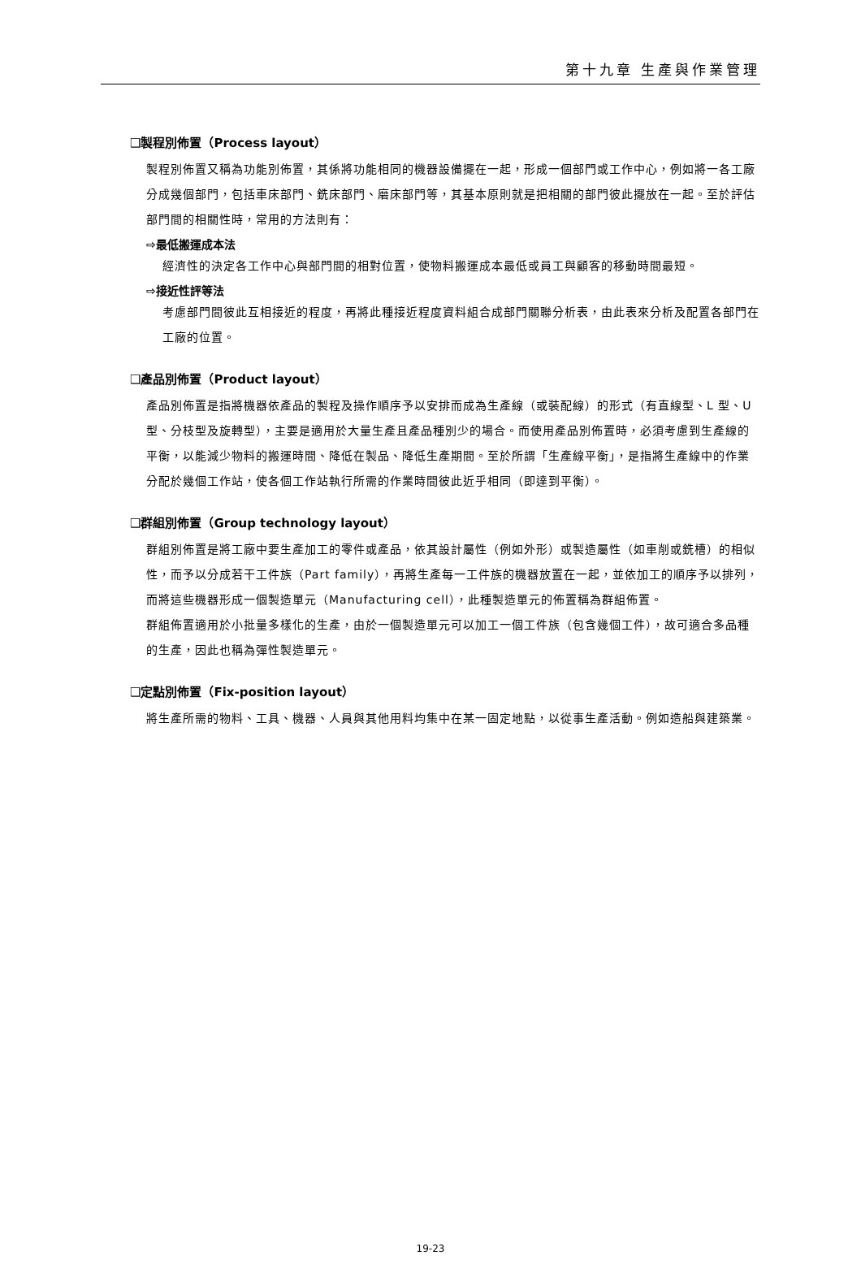第十九章 生產與作業管理
❑製程別佈置（Process layout）
製程別佈置又稱為功能別佈置，其係將功能相同的機器設備擺在一起，形成一個部門或工作中心，例如將一各工廠分成幾個部門，包括車床部門、銑床部門、磨床部門等，其基本原則就是把相關的部門彼此擺放在一起。至於評估部門間的相關性時，常用的方法則有：
⇨最低搬運成本法
經濟性的決定各工作中心與部門間的相對位置，使物料搬運成本最低或員工與顧客的移動時間最短。
⇨接近性評等法
考慮部門間彼此互相接近的程度，再將此種接近程度資料組合成部門關聯分析表，由此表來分析及配置各部門在工廠的位置。
❑產品別佈置（Product layout）
產品別佈置是指將機器依產品的製程及操作順序予以安排而成為生產線（或裝配線）的形式（有直線型、L 型、U 型、分枝型及旋轉型），主要是適用於大量生產且產品種別少的場合。而使用產品別佈置時，必須考慮到生產線的平衡，以能減少物料的搬運時間、降低在製品、降低生產期間。至於所謂「生產線平衡」，是指將生產線中的作業分配於幾個工作站，使各個工作站執行所需的作業時間彼此近乎相同（即達到平衡）。
❑群組別佈置（Group technology layout）
群組別佈置是將工廠中要生產加工的零件或產品，依其設計屬性（例如外形）或製造屬性（如車削或銑槽）的相似性，而予以分成若干工件族（Part family），再將生產每一工件族的機器放置在一起，並依加工的順序予以排列，而將這些機器形成一個製造單元（Manufacturing cell），此種製造單元的佈置稱為群組佈置。
群組佈置適用於小批量多樣化的生產，由於一個製造單元可以加工一個工件族（包含幾個工件），故可適合多品種的生產，因此也稱為彈性製造單元。
❑定點別佈置（Fix-position layout）
將生產所需的物料、工具、機器、人員與其他用料均集中在某一固定地點，以從事生產活動。例如造船與建築業。
19-23